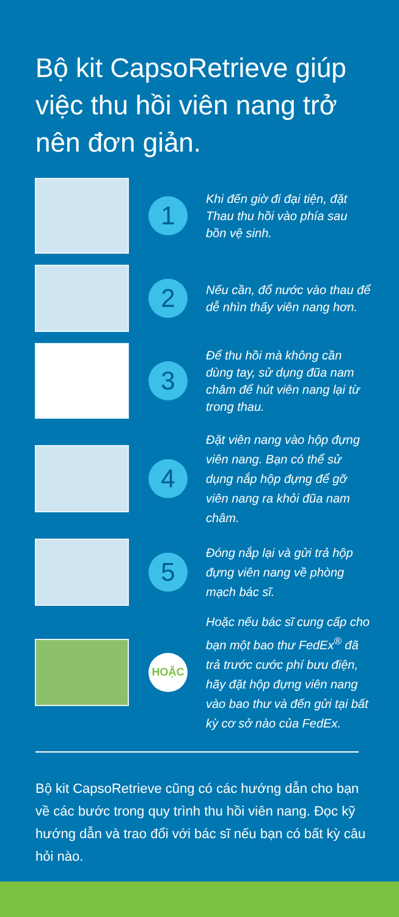Bộ kit CapsoRetrieve giúp việc thu hồi viên nang trở nên đơn giản.
1
Khi đến giờ đi đại tiện, đặt Thau thu hồi vào phía sau bồn vệ sinh.
2
Nếu cần, đổ nước vào thau để dễ nhìn thấy viên nang hơn.
3
Để thu hồi mà không cần dùng tay, sử dụng đũa nam châm để hút viên nang lại từ trong thau.
4
Đặt viên nang vào hộp đựng viên nang. Bạn có thể sử dụng nắp hộp đựng để gỡ viên nang ra khỏi đũa nam châm.
5
Đóng nắp lại và gửi trả hộp đựng viên nang về phòng mạch bác sĩ.
HOẶC
Hoặc nếu bác sĩ cung cấp cho bạn một bao thư FedEx<sup>®</sup> đã trả trước cước phí bưu điện, hãy đặt hộp đựng viên nang vào bao thư và đến gửi tại bất kỳ cơ sở nào của FedEx.
Bộ kit CapsoRetrieve cũng có các hướng dẫn cho bạn về các bước trong quy trình thu hồi viên nang. Đọc kỹ hướng dẫn và trao đổi với bác sĩ nếu bạn có bất kỳ câu hỏi nào.